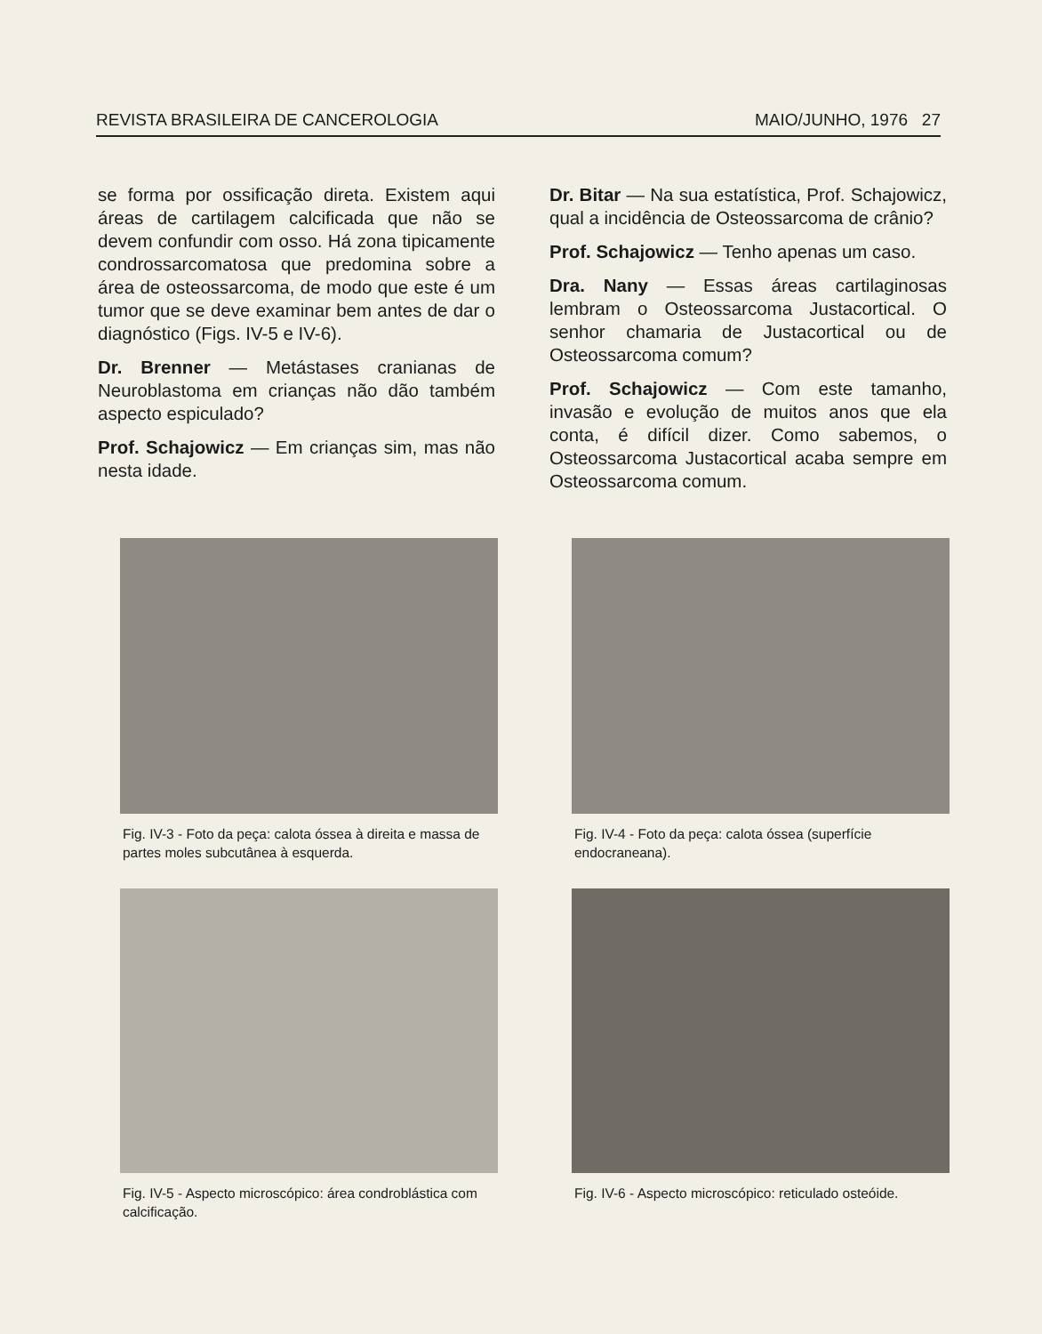REVISTA BRASILEIRA DE CANCEROLOGIA MAIO/JUNHO, 1976 27
se forma por ossificação direta. Existem aqui áreas de cartilagem calcificada que não se devem confundir com osso. Há zona tipicamente condrossarcomatosa que predomina sobre a área de osteossarcoma, de modo que este é um tumor que se deve examinar bem antes de dar o diagnóstico (Figs. IV-5 e IV-6).
Dr. Brenner — Metástases cranianas de Neuroblastoma em crianças não dão também aspecto espiculado?
Prof. Schajowicz — Em crianças sim, mas não nesta idade.
Dr. Bitar — Na sua estatística, Prof. Schajowicz, qual a incidência de Osteossarcoma de crânio?
Prof. Schajowicz — Tenho apenas um caso.
Dra. Nany — Essas áreas cartilaginosas lembram o Osteossarcoma Justacortical. O senhor chamaria de Justacortical ou de Osteossarcoma comum?
Prof. Schajowicz — Com este tamanho, invasão e evolução de muitos anos que ela conta, é difícil dizer. Como sabemos, o Osteossarcoma Justacortical acaba sempre em Osteossarcoma comum.
Fig. IV-3 - Foto da peça: calota óssea à direita e massa de partes moles subcutânea à esquerda.
Fig. IV-4 - Foto da peça: calota óssea (superfície endocraneana).
Fig. IV-5 - Aspecto microscópico: área condroblástica com calcificação.
Fig. IV-6 - Aspecto microscópico: reticulado osteóide.